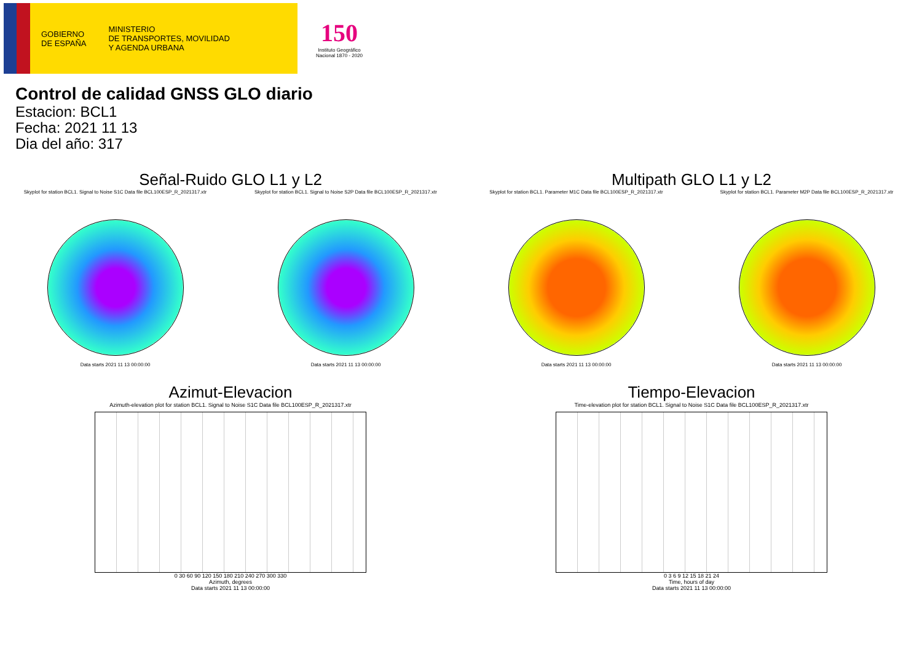GOBIERNO
DE ESPAÑA
MINISTERIO
DE TRANSPORTES, MOVILIDAD
Y AGENDA URBANA
150
Instituto Geográfico
Nacional 1870 - 2020
Control de calidad GNSS GLO diario
Estacion: BCL1
Fecha: 2021 11 13
Dia del año: 317
Señal-Ruido GLO L1 y L2
Skyplot for station BCL1. Signal to Noise S1C Data file BCL100ESP_R_2021317.xtr
Data starts 2021 11 13 00:00:00
Skyplot for station BCL1. Signal to Noise S2P Data file BCL100ESP_R_2021317.xtr
Data starts 2021 11 13 00:00:00
Multipath GLO L1 y L2
Skyplot for station BCL1. Parameter M1C Data file BCL100ESP_R_2021317.xtr
Data starts 2021 11 13 00:00:00
Skyplot for station BCL1. Parameter M2P Data file BCL100ESP_R_2021317.xtr
Data starts 2021 11 13 00:00:00
Azimut-Elevacion
Azimuth-elevation plot for station BCL1. Signal to Noise S1C Data file BCL100ESP_R_2021317.xtr
0 30 60 90 120 150 180 210 240 270 300 330
Azimuth, degrees
Data starts 2021 11 13 00:00:00
Tiempo-Elevacion
Time-elevation plot for station BCL1. Signal to Noise S1C Data file BCL100ESP_R_2021317.xtr
0 3 6 9 12 15 18 21 24
Time, hours of day
Data starts 2021 11 13 00:00:00